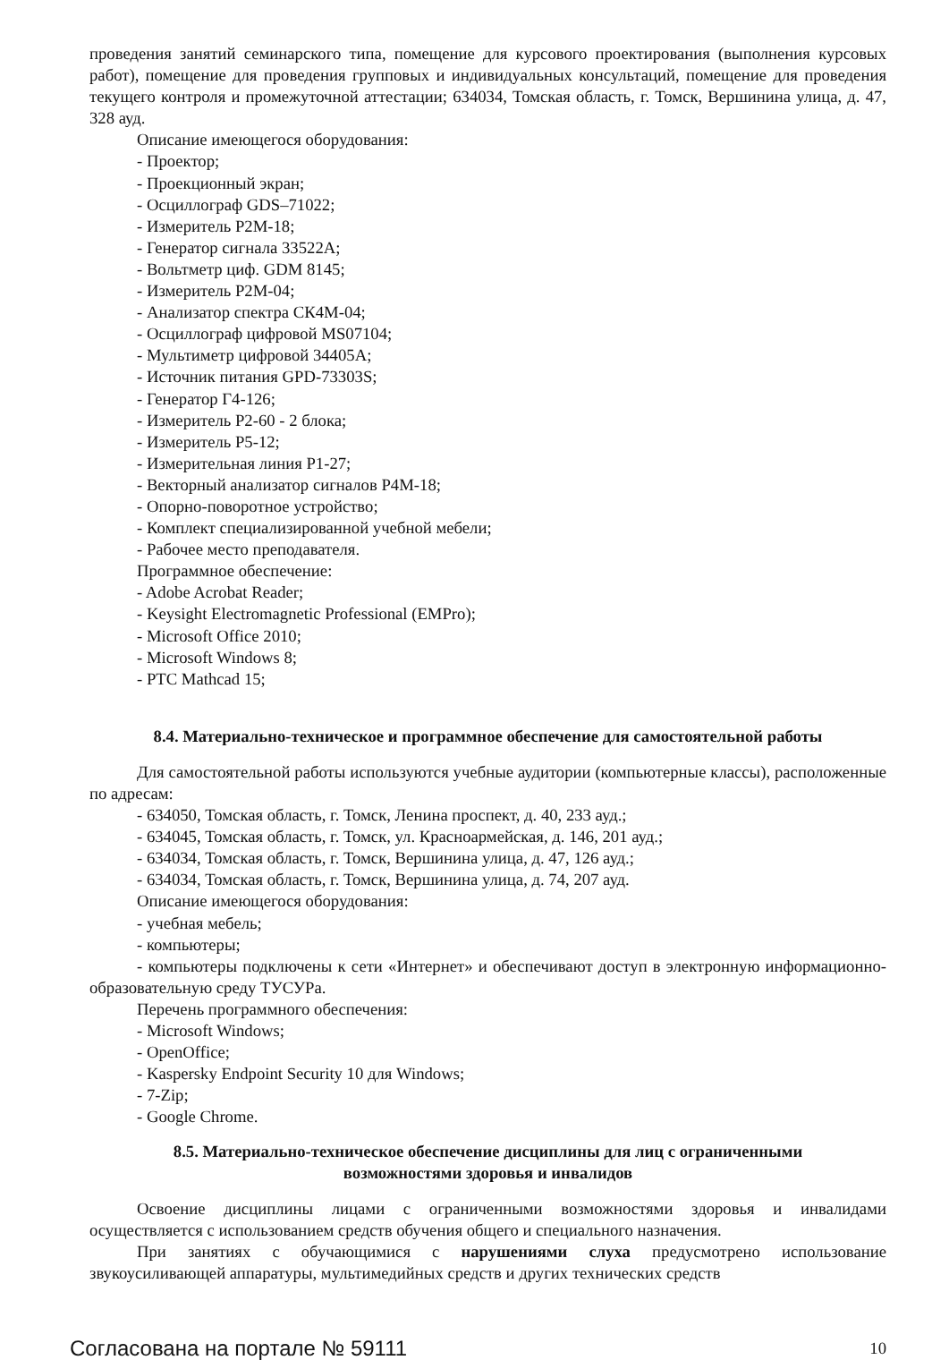проведения занятий семинарского типа, помещение для курсового проектирования (выполнения курсовых работ), помещение для проведения групповых и индивидуальных консультаций, помещение для проведения текущего контроля и промежуточной аттестации; 634034, Томская область, г. Томск, Вершинина улица, д. 47, 328 ауд.
Описание имеющегося оборудования:
- Проектор;
- Проекционный экран;
- Осциллограф GDS–71022;
- Измеритель Р2М-18;
- Генератор сигнала 33522А;
- Вольтметр циф. GDM 8145;
- Измеритель Р2М-04;
- Анализатор спектра СК4М-04;
- Осциллограф цифровой MS07104;
- Мультиметр цифровой 34405А;
- Источник питания GPD-73303S;
- Генератор Г4-126;
- Измеритель Р2-60 - 2 блока;
- Измеритель Р5-12;
- Измерительная линия Р1-27;
- Векторный анализатор сигналов Р4М-18;
- Опорно-поворотное устройство;
- Комплект специализированной учебной мебели;
- Рабочее место преподавателя.
Программное обеспечение:
- Adobe Acrobat Reader;
- Keysight Electromagnetic Professional (EMPro);
- Microsoft Office 2010;
- Microsoft Windows 8;
- PTC Mathcad 15;
8.4. Материально-техническое и программное обеспечение для самостоятельной работы
Для самостоятельной работы используются учебные аудитории (компьютерные классы), расположенные по адресам:
- 634050, Томская область, г. Томск, Ленина проспект, д. 40, 233 ауд.;
- 634045, Томская область, г. Томск, ул. Красноармейская, д. 146, 201 ауд.;
- 634034, Томская область, г. Томск, Вершинина улица, д. 47, 126 ауд.;
- 634034, Томская область, г. Томск, Вершинина улица, д. 74, 207 ауд.
Описание имеющегося оборудования:
- учебная мебель;
- компьютеры;
- компьютеры подключены к сети «Интернет» и обеспечивают доступ в электронную информационно-образовательную среду ТУСУРа.
Перечень программного обеспечения:
- Microsoft Windows;
- OpenOffice;
- Kaspersky Endpoint Security 10 для Windows;
- 7-Zip;
- Google Chrome.
8.5. Материально-техническое обеспечение дисциплины для лиц с ограниченными
возможностями здоровья и инвалидов
Освоение дисциплины лицами с ограниченными возможностями здоровья и инвалидами осуществляется с использованием средств обучения общего и специального назначения.
При занятиях с обучающимися с нарушениями слуха предусмотрено использование звукоусиливающей аппаратуры, мультимедийных средств и других технических средств
Согласована на портале № 59111 10